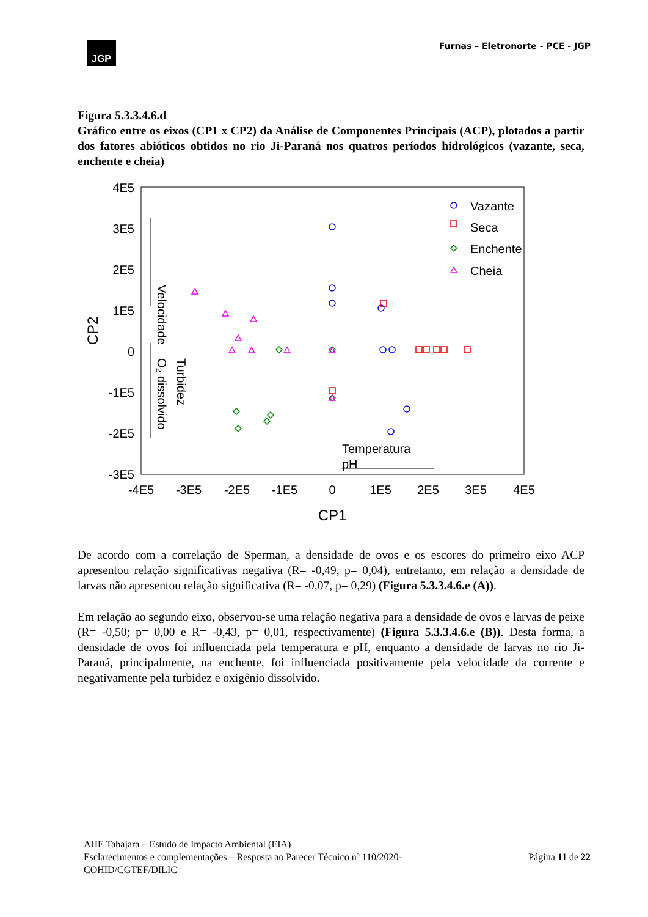JGP
Furnas – Eletronorte - PCE - JGP
Figura 5.3.3.4.6.d
Gráfico entre os eixos (CP1 x CP2) da Análise de Componentes Principais (ACP), plotados a partir dos fatores abióticos obtidos no rio Ji-Paraná nos quatros períodos hidrológicos (vazante, seca, enchente e cheia)
4E5
3E5
2E5
1E5
0
-1E5
-2E5
-3E5
-4E5
-3E5
-2E5
-1E5
0
1E5
2E5
3E5
4E5
CP1
CP2
Velocidade
O₂ dissolvido
Turbidez
Temperatura
pH
Vazante
Seca
Enchente
Cheia
De acordo com a correlação de Sperman, a densidade de ovos e os escores do primeiro eixo ACP apresentou relação significativas negativa (R= -0,49, p= 0,04), entretanto, em relação a densidade de larvas não apresentou relação significativa (R= -0,07, p= 0,29) (Figura 5.3.3.4.6.e (A)).
Em relação ao segundo eixo, observou-se uma relação negativa para a densidade de ovos e larvas de peixe (R= -0,50; p= 0,00 e R= -0,43, p= 0,01, respectivamente) (Figura 5.3.3.4.6.e (B)). Desta forma, a densidade de ovos foi influenciada pela temperatura e pH, enquanto a densidade de larvas no rio Ji-Paraná, principalmente, na enchente, foi influenciada positivamente pela velocidade da corrente e negativamente pela turbidez e oxigênio dissolvido.
AHE Tabajara – Estudo de Impacto Ambiental (EIA)
Esclarecimentos e complementações – Resposta ao Parecer Técnico nº 110/2020-
COHID/CGTEF/DILIC Página 11 de 22